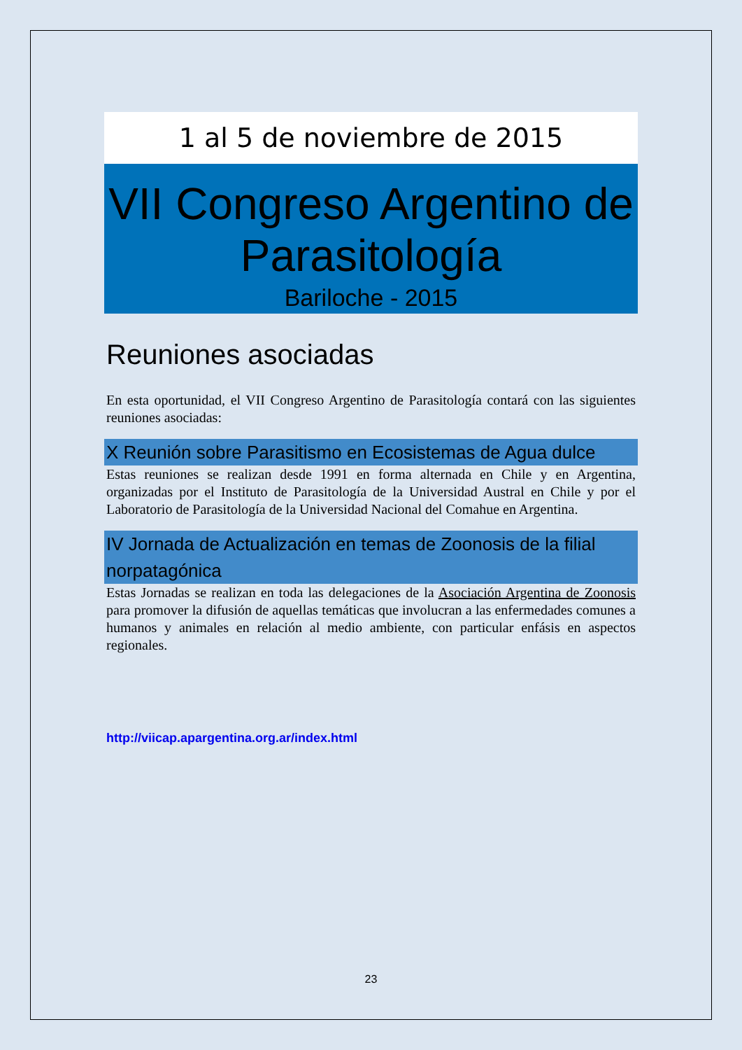1 al 5 de noviembre de 2015
VII Congreso Argentino de Parasitología
Bariloche - 2015
Reuniones asociadas
En esta oportunidad, el VII Congreso Argentino de Parasitología contará con las siguientes reuniones asociadas:
X Reunión sobre Parasitismo en Ecosistemas de Agua dulce
Estas reuniones se realizan desde 1991 en forma alternada en Chile y en Argentina, organizadas por el Instituto de Parasitología de la Universidad Austral en Chile y por el Laboratorio de Parasitología de la Universidad Nacional del Comahue en Argentina.
IV Jornada de Actualización en temas de Zoonosis de la filial norpatagónica
Estas Jornadas se realizan en toda las delegaciones de la Asociación Argentina de Zoonosis para promover la difusión de aquellas temáticas que involucran a las enfermedades comunes a humanos y animales en relación al medio ambiente, con particular enfásis en aspectos regionales.
http://viicap.apargentina.org.ar/index.html
23